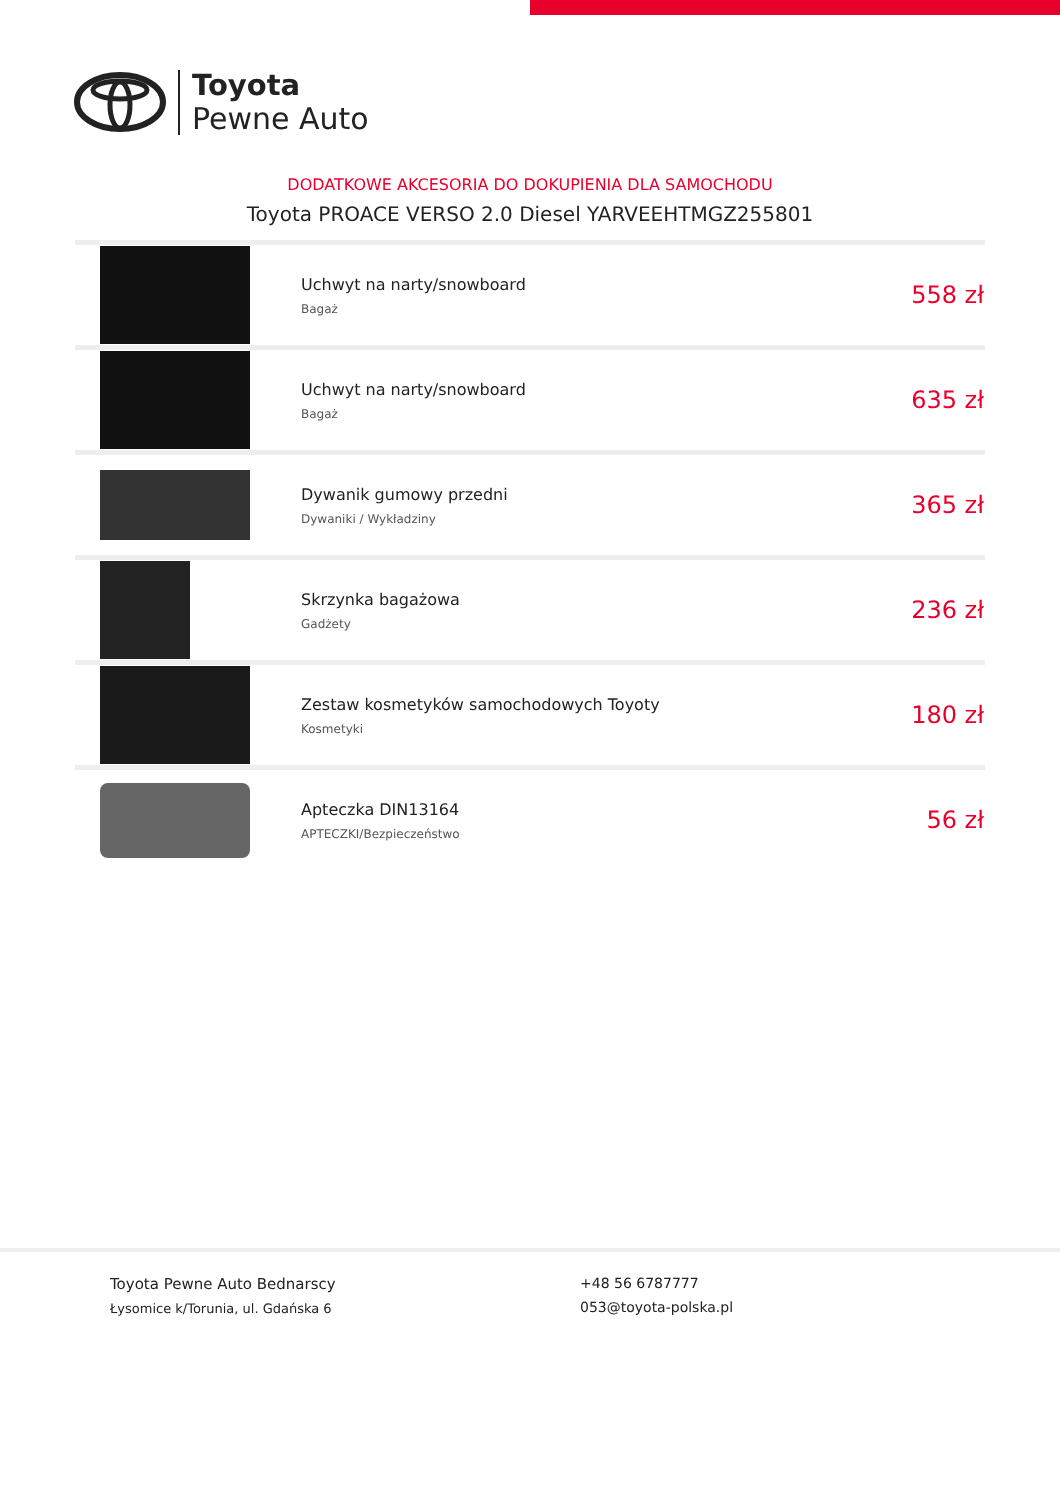Toyota
Pewne Auto
DODATKOWE AKCESORIA DO DOKUPIENIA DLA SAMOCHODU
Toyota PROACE VERSO 2.0 Diesel YARVEEHTMGZ255801
| | Uchwyt na narty/snowboard Bagaż | 558 zł |
| | Uchwyt na narty/snowboard Bagaż | 635 zł |
| | Dywanik gumowy przedni Dywaniki / Wykładziny | 365 zł |
| | Skrzynka bagażowa Gadżety | 236 zł |
| | Zestaw kosmetyków samochodowych Toyoty Kosmetyki | 180 zł |
| | Apteczka DIN13164 APTECZKI/Bezpieczeństwo | 56 zł |
Toyota Pewne Auto Bednarscy
Łysomice k/Torunia, ul. Gdańska 6
+48 56 6787777
053@toyota-polska.pl